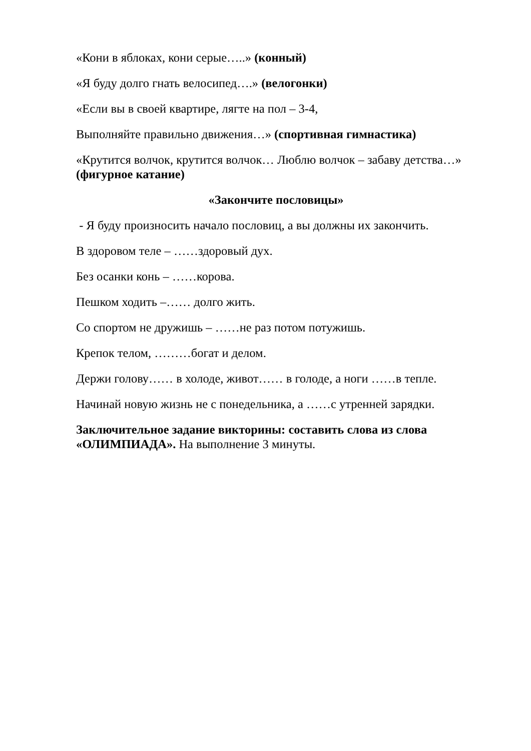«Кони в яблоках, кони серые…..» (конный)
«Я буду долго гнать велосипед….» (велогонки)
«Если вы в своей квартире, лягте на пол – 3-4,
Выполняйте правильно движения…» (спортивная гимнастика)
«Крутится волчок, крутится волчок… Люблю волчок – забаву детства…» (фигурное катание)
«Закончите пословицы»
- Я буду произносить начало пословиц, а вы должны их закончить.
В здоровом теле – ……здоровый дух.
Без осанки конь – ……корова.
Пешком ходить –…… долго жить.
Со спортом не дружишь – ……не раз потом потужишь.
Крепок телом, ………богат и делом.
Держи голову…… в холоде, живот…… в голоде, а ноги ……в тепле.
Начинай новую жизнь не с понедельника, а ……с утренней зарядки.
Заключительное задание викторины: составить слова из слова «ОЛИМПИАДА». На выполнение 3 минуты.